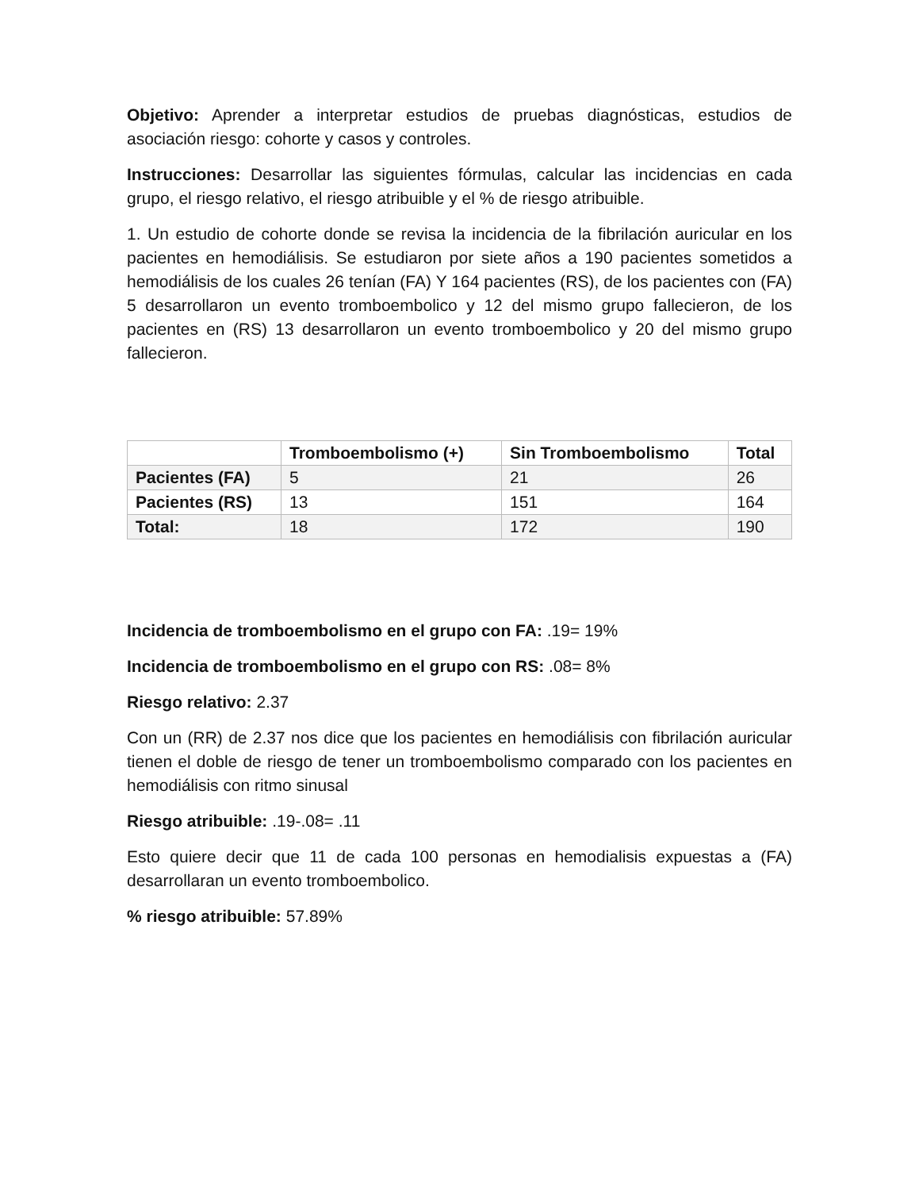Objetivo: Aprender a interpretar estudios de pruebas diagnósticas, estudios de asociación riesgo: cohorte y casos y controles.
Instrucciones: Desarrollar las siguientes fórmulas, calcular las incidencias en cada grupo, el riesgo relativo, el riesgo atribuible y el % de riesgo atribuible.
1. Un estudio de cohorte donde se revisa la incidencia de la fibrilación auricular en los pacientes en hemodiálisis. Se estudiaron por siete años a 190 pacientes sometidos a hemodiálisis de los cuales 26 tenían (FA) Y 164 pacientes (RS), de los pacientes con (FA) 5 desarrollaron un evento tromboembolico y 12 del mismo grupo fallecieron, de los pacientes en (RS) 13 desarrollaron un evento tromboembolico y 20 del mismo grupo fallecieron.
| | Tromboembolismo (+) | Sin Tromboembolismo | Total |
| --- | --- | --- | --- |
| Pacientes (FA) | 5 | 21 | 26 |
| Pacientes (RS) | 13 | 151 | 164 |
| Total: | 18 | 172 | 190 |
Incidencia de tromboembolismo en el grupo con FA: .19= 19%
Incidencia de tromboembolismo en el grupo con RS: .08= 8%
Riesgo relativo: 2.37
Con un (RR) de 2.37 nos dice que los pacientes en hemodiálisis con fibrilación auricular tienen el doble de riesgo de tener un tromboembolismo comparado con los pacientes en hemodiálisis con ritmo sinusal
Riesgo atribuible: .19-.08= .11
Esto quiere decir que 11 de cada 100 personas en hemodialisis expuestas a (FA) desarrollaran un evento tromboembolico.
% riesgo atribuible: 57.89%